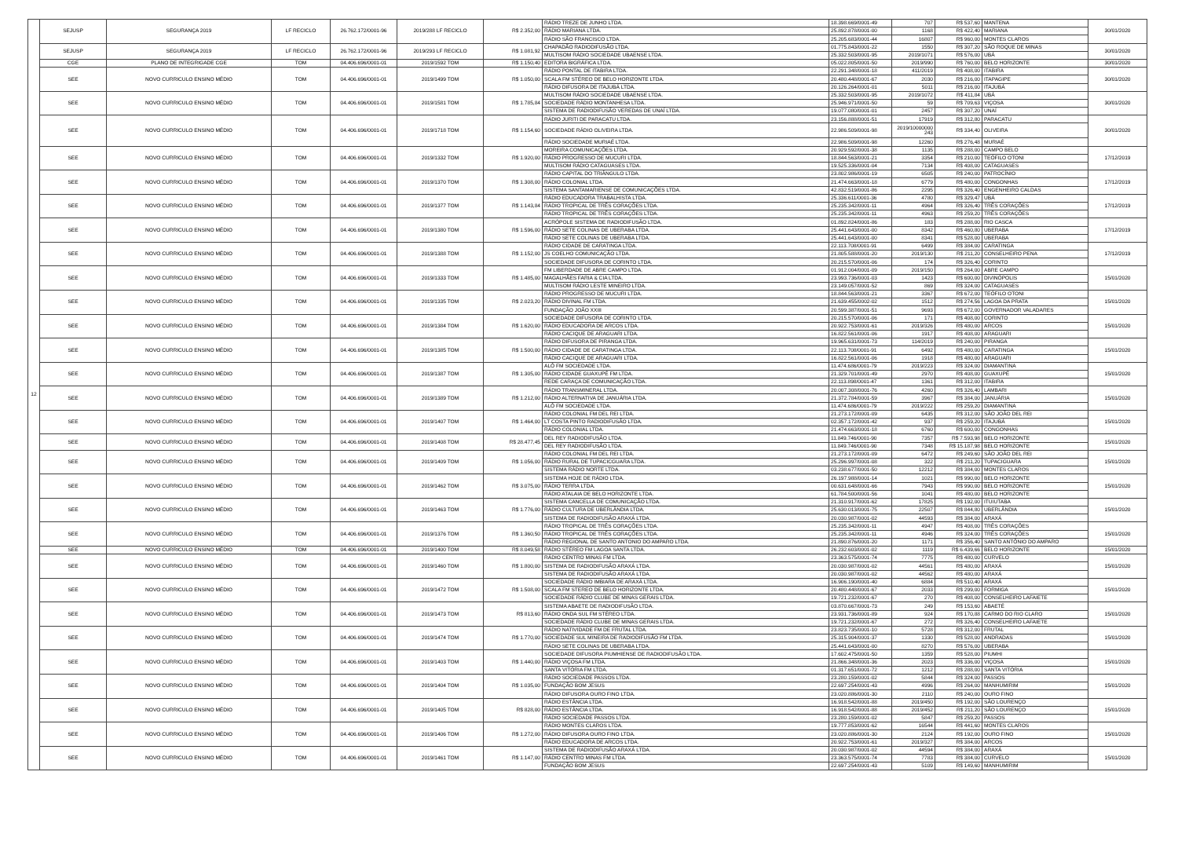| 12 | SEJUSP | SEGURANÇA 2019 | LF RECICLO | 26.762.172/0001-96 | 2019/288 LF RECICLO | R$ 2.352,00 | RÁDIO TREZE DE JUNHO LTDA. | 18.398.669/0001-49 | 707 | R$ 537,60 | MANTENA | 30/01/2020 |
| | | | | | | | RÁDIO MARIANA LTDA. | 25.892.878/0001-00 | 1168 | R$ 422,40 | MARIANA | |
| | | | | | | | RÁDIO SÃO FRANCISCO LTDA. | 25.205.683/0001-44 | 16807 | R$ 960,00 | MONTES CLAROS | |
| | SEJUSP | SEGURANÇA 2019 | LF RECICLO | 26.762.172/0001-96 | 2019/293 LF RECICLO | R$ 1.081,92 | CHAPADÃO RADIODIFUSÃO LTDA. | 01.775.843/0001-22 | 1550 | R$ 307,20 | SÃO ROQUE DE MINAS | 30/01/2020 |
| | | | | | | | MULTISOM RÁDIO SOCIEDADE UBAENSE LTDA. | 25.332.503/0001-95 | 2019/1071 | R$ 576,00 | UBÁ | |
| | CGE | PLANO DE INTEGRIGADE CGE | TOM | 04.406.696/0001-01 | 2019/1592 TOM | R$ 1.150,40 | EDITORA BIGRÁFICA LTDA. | 05.022.805/0001-50 | 2019/990 | R$ 760,00 | BELO HORIZONTE | 30/01/2020 |
| | SEE | NOVO CURRICULO ENSINO MÉDIO | TOM | 04.406.696/0001-01 | 2019/1499 TOM | R$ 1.050,00 | RÁDIO PONTAL DE ITABIRA LTDA. | 22.291.348/0001-18 | 411/2019 | R$ 408,00 | ITABIRA | 30/01/2020 |
| | | | | | | | SCALA FM STÉREO DE BELO HORIZONTE LTDA. | 20.480.448/0001-67 | 2030 | R$ 216,00 | ITAPAGIPE | |
| | | | | | | | RÁDIO DIFUSORA DE ITAJUBÁ LTDA. | 20.126.264/0001-01 | 5011 | R$ 216,00 | ITAJUBÁ | |
| | SEE | NOVO CURRICULO ENSINO MÉDIO | TOM | 04.406.696/0001-01 | 2019/1581 TOM | R$ 1.785,84 | MULTISOM RÁDIO SOCIEDADE UBAENSE LTDA. | 25.332.503/0001-95 | 2019/1072 | R$ 411,84 | UBÁ | 30/01/2020 |
| | | | | | | | SOCIEDADE RÁDIO MONTANHESA LTDA. | 25.946.971/0001-50 | 59 | R$ 709,63 | VIÇOSA | |
| | | | | | | | SISTEMA DE RADIODIFUSÃO VEREDAS DE UNAÍ LTDA. | 19.077.080/0001-01 | 2457 | R$ 307,20 | UNAÍ | |
| | SEE | NOVO CURRICULO ENSINO MÉDIO | TOM | 04.406.696/0001-01 | 2019/1718 TOM | R$ 1.154,60 | RÁDIO JURITI DE PARACATU LTDA. | 23.156.888/0001-51 | 17919 | R$ 312,80 | PARACATU | 30/01/2020 |
| | | | | | | | SOCIEDADE RÁDIO OLIVEIRA LTDA. | 22.986.509/0001-98 | 2019/10000000 243 | R$ 334,40 | OLIVEIRA | |
| | | | | | | | RÁDIO SOCIEDADE MURIAÉ LTDA. | 22.986.509/0001-98 | 12260 | R$ 276,48 | MURIAÉ | |
| | SEE | NOVO CURRICULO ENSINO MÉDIO | TOM | 04.406.696/0001-01 | 2019/1332 TOM | R$ 1.920,00 | MOREIRA COMUNICAÇÕES LTDA. | 20.929.592/0001-38 | 1135 | R$ 288,00 | CAMPO BELO | 17/12/2019 |
| | | | | | | | RÁDIO PROGRESSO DE MUCURI LTDA. | 18.844.563/0001-21 | 3354 | R$ 210,00 | TEÓFILO OTONI | |
| | | | | | | | MULTISOM RÁDIO CATAGUASES LTDA. | 19.525.336/0001-04 | 7134 | R$ 408,00 | CATAGUASES | |
| | SEE | NOVO CURRICULO ENSINO MÉDIO | TOM | 04.406.696/0001-01 | 2019/1370 TOM | R$ 1.308,00 | RÁDIO CAPITAL DO TRIÂNGULO LTDA. | 23.802.986/0001-19 | 6505 | R$ 240,00 | PATROCÍNIO | 17/12/2019 |
| | | | | | | | RÁDIO COLONIAL LTDA. | 21.474.663/0001-18 | 6779 | R$ 480,00 | CONGONHAS | |
| | | | | | | | SISTEMA SANTAMARIENSE DE COMUNICAÇÕES LTDA. | 42.832.519/0001-86 | 2295 | R$ 326,40 | ENGENHEIRO CALDAS | |
| | SEE | NOVO CURRICULO ENSINO MÉDIO | TOM | 04.406.696/0001-01 | 2019/1377 TOM | R$ 1.143,84 | RÁDIO EDUCADORA TRABALHISTA LTDA. | 25.336.611/0001-36 | 4780 | R$ 329,47 | UBÁ | 17/12/2019 |
| | | | | | | | RÁDIO TROPICAL DE TRÊS CORAÇÕES LTDA. | 25.235.342/0001-11 | 4964 | R$ 326,40 | TRÊS CORAÇÕES | |
| | | | | | | | RÁDIO TROPICAL DE TRÊS CORAÇÕES LTDA. | 25.235.342/0001-11 | 4963 | R$ 259,20 | TRÊS CORAÇÕES | |
| | SEE | NOVO CURRICULO ENSINO MÉDIO | TOM | 04.406.696/0001-01 | 2019/1380 TOM | R$ 1.596,00 | ACRÓPOLE SISTEMA DE RADIODIFUSÃO LTDA. | 01.892.824/0001-86 | 183 | R$ 288,00 | RIO CASCA | 17/12/2019 |
| | | | | | | | RÁDIO SETE COLINAS DE UBERABA LTDA. | 25.441.643/0001-00 | 8342 | R$ 460,80 | UBERABA | |
| | | | | | | | RÁDIO SETE COLINAS DE UBERABA LTDA. | 25.441.643/0001-00 | 8341 | R$ 528,00 | UBERABA | |
| | SEE | NOVO CURRICULO ENSINO MÉDIO | TOM | 04.406.696/0001-01 | 2019/1388 TOM | R$ 1.152,00 | RÁDIO CIDADE DE CARATINGA LTDA. | 22.113.708/0001-91 | 6499 | R$ 384,00 | CARATINGA | 17/12/2019 |
| | | | | | | | JS COELHO COMUNICAÇÃO LTDA. | 21.805.588/0001-20 | 2019/130 | R$ 211,20 | CONSELHEIRO PENA | |
| | | | | | | | SOCIEDADE DIFUSORA DE CORINTO LTDA. | 20.215.570/0001-06 | 174 | R$ 326,40 | CORINTO | |
| | SEE | NOVO CURRICULO ENSINO MÉDIO | TOM | 04.406.696/0001-01 | 2019/1333 TOM | R$ 1.485,00 | FM LIBERDADE DE ABRE CAMPO LTDA. | 01.912.004/0001-09 | 2019/150 | R$ 264,00 | ABRE CAMPO | 15/01/2020 |
| | | | | | | | MAGALHÃES FARIA & CIA LTDA. | 23.993.736/0001-03 | 1423 | R$ 600,00 | DIVINÓPOLIS | |
| | | | | | | | MULTISOM RÁDIO LESTE MINEIRO LTDA. | 23.149.057/0001-52 | 869 | R$ 324,00 | CATAGUASES | |
| | SEE | NOVO CURRICULO ENSINO MÉDIO | TOM | 04.406.696/0001-01 | 2019/1335 TOM | R$ 2.023,20 | RÁDIO PROGRESSO DE MUCURI LTDA. | 18.844.563/0001-21 | 3367 | R$ 672,00 | TEÓFILO OTONI | 15/01/2020 |
| | | | | | | | RÁDIO DIVINAL FM LTDA. | 21.639.455/0002-02 | 1512 | R$ 274,56 | LAGOA DA PRATA | |
| | | | | | | | FUNDAÇÃO JOÃO XXIII | 20.599.387/0001-51 | 9693 | R$ 672,00 | GOVERNADOR VALADARES | |
| | SEE | NOVO CURRICULO ENSINO MÉDIO | TOM | 04.406.696/0001-01 | 2019/1384 TOM | R$ 1.620,00 | SOCIEDADE DIFUSORA DE CORINTO LTDA. | 20.215.570/0001-06 | 171 | R$ 408,00 | CORINTO | 15/01/2020 |
| | | | | | | | RÁDIO EDUCADORA DE ARCOS LTDA. | 20.922.753/0001-61 | 2019/326 | R$ 480,00 | ARCOS | |
| | | | | | | | RÁDIO CACIQUE DE ARAGUARI LTDA. | 16.822.561/0001-06 | 1917 | R$ 408,00 | ARAGUARI | |
| | SEE | NOVO CURRICULO ENSINO MÉDIO | TOM | 04.406.696/0001-01 | 2019/1385 TOM | R$ 1.500,00 | RÁDIO DIFUSORA DE PIRANGA LTDA. | 19.965.631/0001-73 | 114/2019 | R$ 240,00 | PIRANGA | 15/01/2020 |
| | | | | | | | RÁDIO CIDADE DE CARATINGA LTDA. | 22.113.708/0001-91 | 6492 | R$ 480,00 | CARATINGA | |
| | | | | | | | RÁDIO CACIQUE DE ARAGUARI LTDA. | 16.822.561/0001-06 | 1918 | R$ 480,00 | ARAGUARI | |
| | SEE | NOVO CURRICULO ENSINO MÉDIO | TOM | 04.406.696/0001-01 | 2019/1387 TOM | R$ 1.305,00 | ALÔ FM SOCIEDADE LTDA. | 11.474.686/0001-79 | 2019/223 | R$ 324,00 | DIAMANTINA | 15/01/2020 |
| | | | | | | | RÁDIO CIDADE GUAXUPÉ FM LTDA. | 21.329.701/0001-49 | 2970 | R$ 408,00 | GUAXUPÉ | |
| | | | | | | | REDE CARAÇA DE COMUNICAÇÃO LTDA. | 22.113.898/0001-47 | 1361 | R$ 312,00 | ITABIRA | |
| | SEE | NOVO CURRICULO ENSINO MÉDIO | TOM | 04.406.696/0001-01 | 2019/1389 TOM | R$ 1.212,00 | RÁDIO TRANSMINERAL LTDA. | 20.007.308/0001-76 | 4260 | R$ 326,40 | LAMBARI | 15/01/2020 |
| | | | | | | | RÁDIO ALTERNATIVA DE JANUÁRIA LTDA. | 21.372.784/0001-59 | 3967 | R$ 384,00 | JANUÁRIA | |
| | | | | | | | ALÔ FM SOCIEDADE LTDA. | 11.474.686/0001-79 | 2019/222 | R$ 259,20 | DIAMANTINA | |
| | SEE | NOVO CURRICULO ENSINO MÉDIO | TOM | 04.406.696/0001-01 | 2019/1407 TOM | R$ 1.464,00 | RÁDIO COLONIAL FM DEL REI LTDA. | 21.273.172/0001-09 | 6435 | R$ 312,00 | SÃO JOÃO DEL REI | 15/01/2020 |
| | | | | | | | LT COSTA PINTO RADIODIFUSÃO LTDA. | 02.357.172/0001-42 | 937 | R$ 259,20 | ITAJUBÁ | |
| | | | | | | | RÁDIO COLONIAL LTDA. | 21.474.663/0001-18 | 6760 | R$ 600,00 | CONGONHAS | |
| | SEE | NOVO CURRICULO ENSINO MÉDIO | TOM | 04.406.696/0001-01 | 2019/1408 TOM | R$ 28.477,45 | DEL REY RADIODIFUSÃO LTDA. | 11.849.746/0001-90 | 7357 | R$ 7.593,98 | BELO HORIZONTE | 15/01/2020 |
| | | | | | | | DEL REY RADIODIFUSÃO LTDA. | 11.849.746/0001-90 | 7348 | R$ 15.187,98 | BELO HORIZONTE | |
| | SEE | NOVO CURRICULO ENSINO MÉDIO | TOM | 04.406.696/0001-01 | 2019/1409 TOM | R$ 1.056,00 | RÁDIO COLONIAL FM DEL REI LTDA. | 21.273.172/0001-09 | 6472 | R$ 249,60 | SÃO JOÃO DEL REI | 15/01/2020 |
| | | | | | | | RÁDIO RURAL DE TUPACICGUARA LTDA. | 25.296.997/0001-08 | 322 | R$ 211,20 | TUPACIGUARA | |
| | | | | | | | SISTEMA RÁDIO NORTE LTDA. | 03.238.677/0001-50 | 12212 | R$ 384,00 | MONTES CLAROS | |
| | SEE | NOVO CURRICULO ENSINO MÉDIO | TOM | 04.406.696/0001-01 | 2019/1462 TOM | R$ 3.075,00 | SISTEMA HOJE DE RÁDIO LTDA. | 26.197.988/0001-14 | 1021 | R$ 990,00 | BELO HORIZONTE | 15/01/2020 |
| | | | | | | | RÁDIO TERRA LTDA. | 00.631.648/0001-66 | 7943 | R$ 990,00 | BELO HORIZONTE | |
| | | | | | | | RÁDIO ATALAIA DE BELO HORIZONTE LTDA. | 61.784.500/0001-56 | 1041 | R$ 480,00 | BELO HORIZONTE | |
| | SEE | NOVO CURRICULO ENSINO MÉDIO | TOM | 04.406.696/0001-01 | 2019/1463 TOM | R$ 1.776,00 | SISTEMA CANCELLA DE COMUNICAÇÃO LTDA. | 21.310.917/0001-62 | 17825 | R$ 192,00 | ITUIUTABA | 15/01/2020 |
| | | | | | | | RÁDIO CULTURA DE UBERLÂNDIA LTDA. | 25.630.013/0001-75 | 22507 | R$ 844,80 | UBERLÂNDIA | |
| | | | | | | | SISTEMA DE RADIODIFUSÃO ARAXÁ LTDA. | 20.030.987/0001-02 | 44593 | R$ 384,00 | ARAXÁ | |
| | SEE | NOVO CURRICULO ENSINO MÉDIO | TOM | 04.406.696/0001-01 | 2019/1376 TOM | R$ 1.360,50 | RÁDIO TROPICAL DE TRÊS CORAÇÕES LTDA. | 25.235.342/0001-11 | 4947 | R$ 408,00 | TRÊS CORAÇÕES | 15/01/2020 |
| | | | | | | | RÁDIO TROPICAL DE TRÊS CORAÇÕES LTDA. | 25.235.342/0001-11 | 4946 | R$ 324,00 | TRÊS CORAÇÕES | |
| | | | | | | | RÁDIO REGIONAL DE SANTO ANTONIO DO AMPARO LTDA. | 21.890.876/0001-20 | 1171 | R$ 356,40 | SANTO ANTÔNIO DO AMPARO | |
| | SEE | NOVO CURRICULO ENSINO MÉDIO | TOM | 04.406.696/0001-01 | 2019/1400 TOM | R$ 8.049,58 | RÁDIO STÉREO FM LAGOA SANTA LTDA. | 26.232.603/0001-02 | 1119 | R$ 6.439,66 | BELO HORIZONTE | 15/01/2020 |
| | SEE | NOVO CURRICULO ENSINO MÉDIO | TOM | 04.406.696/0001-01 | 2019/1460 TOM | R$ 1.800,00 | RÁDIO CENTRO MINAS FM LTDA. | 23.363.575/0001-74 | 7775 | R$ 480,00 | CURVELO | 15/01/2020 |
| | | | | | | | SISTEMA DE RADIODIFUSÃO ARAXÁ LTDA. | 20.030.987/0001-02 | 44561 | R$ 480,00 | ARAXÁ | |
| | | | | | | | SISTEMA DE RADIODIFUSÃO ARAXÁ LTDA. | 20.030.987/0001-02 | 44562 | R$ 480,00 | ARAXÁ | |
| | SEE | NOVO CURRICULO ENSINO MÉDIO | TOM | 04.406.696/0001-01 | 2019/1472 TOM | R$ 1.508,00 | SOCIEDADE RÁDIO IMBIARA DE ARAXÁ LTDA. | 16.906.190/0001-40 | 6884 | R$ 510,40 | ARAXÁ | 15/01/2020 |
| | | | | | | | SCALA FM STEREO DE BELO HORIZONTE LTDA. | 20.480.448/0001-67 | 2033 | R$ 299,00 | FORMIGA | |
| | | | | | | | SOCIEDADE RÁDIO CLUBE DE MINAS GERAIS LTDA. | 19.721.232/0001-67 | 270 | R$ 408,00 | CONSELHEIRO LAFAIETE | |
| | SEE | NOVO CURRICULO ENSINO MÉDIO | TOM | 04.406.696/0001-01 | 2019/1473 TOM | R$ 813,60 | SISTEMA ABAETE DE RADIODIFUSÃO LTDA. | 03.870.667/0001-73 | 249 | R$ 153,60 | ABAETÉ | 15/01/2020 |
| | | | | | | | RÁDIO ONDA SUL FM STÉREO LTDA. | 23.931.736/0001-89 | 924 | R$ 170,88 | CARMO DO RIO CLARO | |
| | | | | | | | SOCIEDADE RÁDIO CLUBE DE MINAS GERAIS LTDA. | 19.721.232/0001-67 | 272 | R$ 326,40 | CONSELHEIRO LAFAIETE | |
| | SEE | NOVO CURRICULO ENSINO MÉDIO | TOM | 04.406.696/0001-01 | 2019/1474 TOM | R$ 1.770,00 | RÁDIO NATIVIDADE FM DE FRUTAL LTDA. | 23.823.735/0001-10 | 5728 | R$ 312,00 | FRUTAL | 15/01/2020 |
| | | | | | | | SOCIEDADE SUL MINEIRA DE RADIODIFUSÃO FM LTDA. | 25.315.904/0001-37 | 1330 | R$ 528,00 | ANDRADAS | |
| | | | | | | | RÁDIO SETE COLINAS DE UBERABA LTDA. | 25.441.643/0001-00 | 8270 | R$ 576,00 | UBERABA | |
| | SEE | NOVO CURRICULO ENSINO MÉDIO | TOM | 04.406.696/0001-01 | 2019/1403 TOM | R$ 1.440,00 | SOCIEDADE DIFUSORA PIUMHIENSE DE RADIODIFUSÃO LTDA. | 17.602.475/0001-50 | 1359 | R$ 528,00 | PIUMHI | 15/01/2020 |
| | | | | | | | RÁDIO VIÇOSA FM LTDA. | 21.866.348/0001-36 | 2023 | R$ 336,00 | VIÇOSA | |
| | | | | | | | SANTA VITÓRIA FM LTDA. | 01.317.651/0001-72 | 1212 | R$ 288,00 | SANTA VITÓRIA | |
| | SEE | NOVO CURRICULO ENSINO MÉDIO | TOM | 04.406.696/0001-01 | 2019/1404 TOM | R$ 1.035,00 | RÁDIO SOCIEDADE PASSOS LTDA. | 23.280.159/0001-02 | 5844 | R$ 324,00 | PASSOS | 15/01/2020 |
| | | | | | | | FUNDAÇÃO BOM JESUS | 22.697.254/0001-43 | 4996 | R$ 264,00 | MANHUMIRIM | |
| | | | | | | | RÁDIO DIFUSORA OURO FINO LTDA. | 23.020.886/0001-30 | 2110 | R$ 240,00 | OURO FINO | |
| | SEE | NOVO CURRICULO ENSINO MÉDIO | TOM | 04.406.696/0001-01 | 2019/1405 TOM | R$ 828,00 | RÁDIO ESTÂNCIA LTDA. | 16.918.542/0001-88 | 2019/450 | R$ 192,00 | SÃO LOURENÇO | 15/01/2020 |
| | | | | | | | RÁDIO ESTÂNCIA LTDA. | 16.918.542/0001-88 | 2019/452 | R$ 211,20 | SÃO LOURENÇO | |
| | | | | | | | RÁDIO SOCIEDADE PASSOS LTDA. | 23.280.159/0001-02 | 5847 | R$ 259,20 | PASSOS | |
| | SEE | NOVO CURRICULO ENSINO MÉDIO | TOM | 04.406.696/0001-01 | 2019/1406 TOM | R$ 1.272,00 | RÁDIO MONTES CLAROS LTDA. | 19.777.853/0001-62 | 16544 | R$ 441,60 | MONTES CLAROS | 15/01/2020 |
| | | | | | | | RÁDIO DIFUSORA OURO FINO LTDA. | 23.020.886/0001-30 | 2124 | R$ 192,00 | OURO FINO | |
| | | | | | | | RÁDIO EDUCADORA DE ARCOS LTDA. | 20.922.753/0001-61 | 2019/327 | R$ 384,00 | ARCOS | |
| | SEE | NOVO CURRICULO ENSINO MÉDIO | TOM | 04.406.696/0001-01 | 2019/1461 TOM | R$ 1.147,00 | SISTEMA DE RADIODIFUSÃO ARAXÁ LTDA. | 20.030.987/0001-02 | 44594 | R$ 384,00 | ARAXÁ | 15/01/2020 |
| | | | | | | | RÁDIO CENTRO MINAS FM LTDA. | 23.363.575/0001-74 | 7783 | R$ 384,00 | CURVELO | |
| | | | | | | | FUNDAÇÃO BOM JESUS | 22.697.254/0001-43 | 5109 | R$ 149,60 | MANHUMIRIM | |